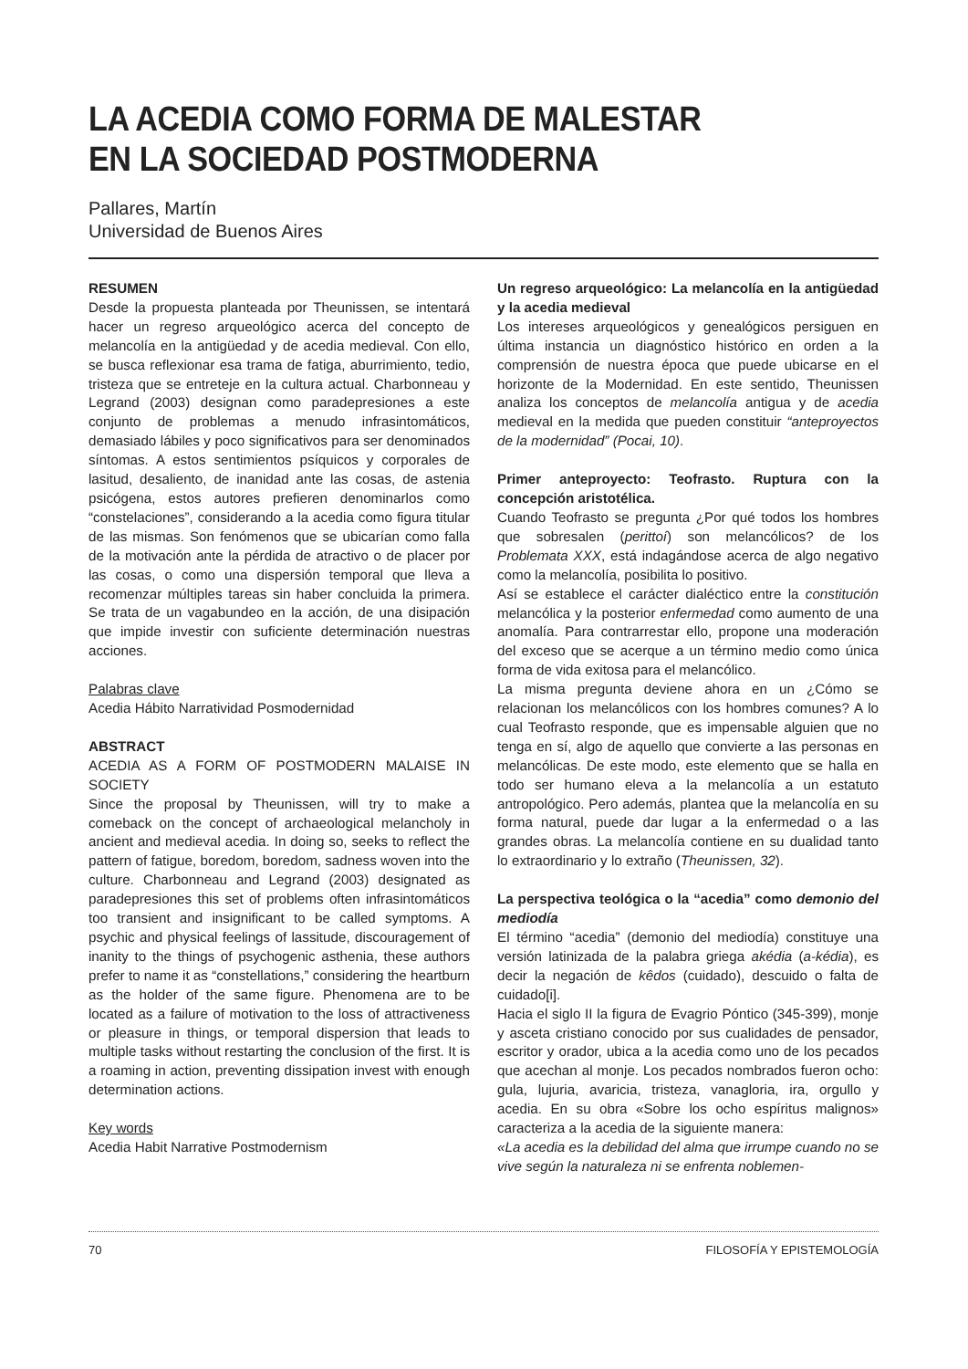LA ACEDIA COMO FORMA DE MALESTAR
EN LA SOCIEDAD POSTMODERNA
Pallares, Martín
Universidad de Buenos Aires
RESUMEN
Desde la propuesta planteada por Theunissen, se intentará hacer un regreso arqueológico acerca del concepto de melancolía en la antigüedad y de acedia medieval. Con ello, se busca reflexionar esa trama de fatiga, aburrimiento, tedio, tristeza que se entreteje en la cultura actual. Charbonneau y Legrand (2003) designan como paradepresiones a este conjunto de problemas a menudo infrasintomáticos, demasiado lábiles y poco significativos para ser denominados síntomas. A estos sentimientos psíquicos y corporales de lasitud, desaliento, de inanidad ante las cosas, de astenia psicógena, estos autores prefieren denominarlos como “constelaciones”, considerando a la acedia como figura titular de las mismas. Son fenómenos que se ubicarían como falla de la motivación ante la pérdida de atractivo o de placer por las cosas, o como una dispersión temporal que lleva a recomenzar múltiples tareas sin haber concluida la primera. Se trata de un vagabundeo en la acción, de una disipación que impide investir con suficiente determinación nuestras acciones.
Palabras clave
Acedia Hábito Narratividad Posmodernidad
ABSTRACT
ACEDIA AS A FORM OF POSTMODERN MALAISE IN SOCIETY
Since the proposal by Theunissen, will try to make a comeback on the concept of archaeological melancholy in ancient and medieval acedia. In doing so, seeks to reflect the pattern of fatigue, boredom, boredom, sadness woven into the culture. Charbonneau and Legrand (2003) designated as paradepresiones this set of problems often infrasintomáticos too transient and insignificant to be called symptoms. A psychic and physical feelings of lassitude, discouragement of inanity to the things of psychogenic asthenia, these authors prefer to name it as “constellations,” considering the heartburn as the holder of the same figure. Phenomena are to be located as a failure of motivation to the loss of attractiveness or pleasure in things, or temporal dispersion that leads to multiple tasks without restarting the conclusion of the first. It is a roaming in action, preventing dissipation invest with enough determination actions.
Key words
Acedia Habit Narrative Postmodernism
Un regreso arqueológico: La melancolía en la antigüedad y la acedia medieval
Los intereses arqueológicos y genealógicos persiguen en última instancia un diagnóstico histórico en orden a la comprensión de nuestra época que puede ubicarse en el horizonte de la Modernidad. En este sentido, Theunissen analiza los conceptos de melancolía antigua y de acedia medieval en la medida que pueden constituir “anteproyectos de la modernidad” (Pocai, 10).
Primer anteproyecto: Teofrasto. Ruptura con la concepción aristotélica.
Cuando Teofrasto se pregunta ¿Por qué todos los hombres que sobresalen (perittoí) son melancólicos? de los Problemata XXX, está indagándose acerca de algo negativo como la melancolía, posibilita lo positivo.
Así se establece el carácter dialéctico entre la constitución melancólica y la posterior enfermedad como aumento de una anomalía. Para contrarrestar ello, propone una moderación del exceso que se acerque a un término medio como única forma de vida exitosa para el melancólico.
La misma pregunta deviene ahora en un ¿Cómo se relacionan los melancólicos con los hombres comunes? A lo cual Teofrasto responde, que es impensable alguien que no tenga en sí, algo de aquello que convierte a las personas en melancólicas. De este modo, este elemento que se halla en todo ser humano eleva a la melancolía a un estatuto antropológico. Pero además, plantea que la melancolía en su forma natural, puede dar lugar a la enfermedad o a las grandes obras. La melancolía contiene en su dualidad tanto lo extraordinario y lo extraño (Theunissen, 32).
La perspectiva teológica o la “acedia” como demonio del mediodía
El término “acedia” (demonio del mediodía) constituye una versión latinizada de la palabra griega akédia (a-kédia), es decir la negación de kêdos (cuidado), descuido o falta de cuidado[i].
Hacia el siglo II la figura de Evagrio Póntico (345-399), monje y asceta cristiano conocido por sus cualidades de pensador, escritor y orador, ubica a la acedia como uno de los pecados que acechan al monje. Los pecados nombrados fueron ocho: gula, lujuria, avaricia, tristeza, vanagloria, ira, orgullo y acedia. En su obra «Sobre los ocho espíritus malignos» caracteriza a la acedia de la siguiente manera:
«La acedia es la debilidad del alma que irrumpe cuando no se vive según la naturaleza ni se enfrenta noblemen-
70 FILOSOFÍA Y EPISTEMOLOGÍA